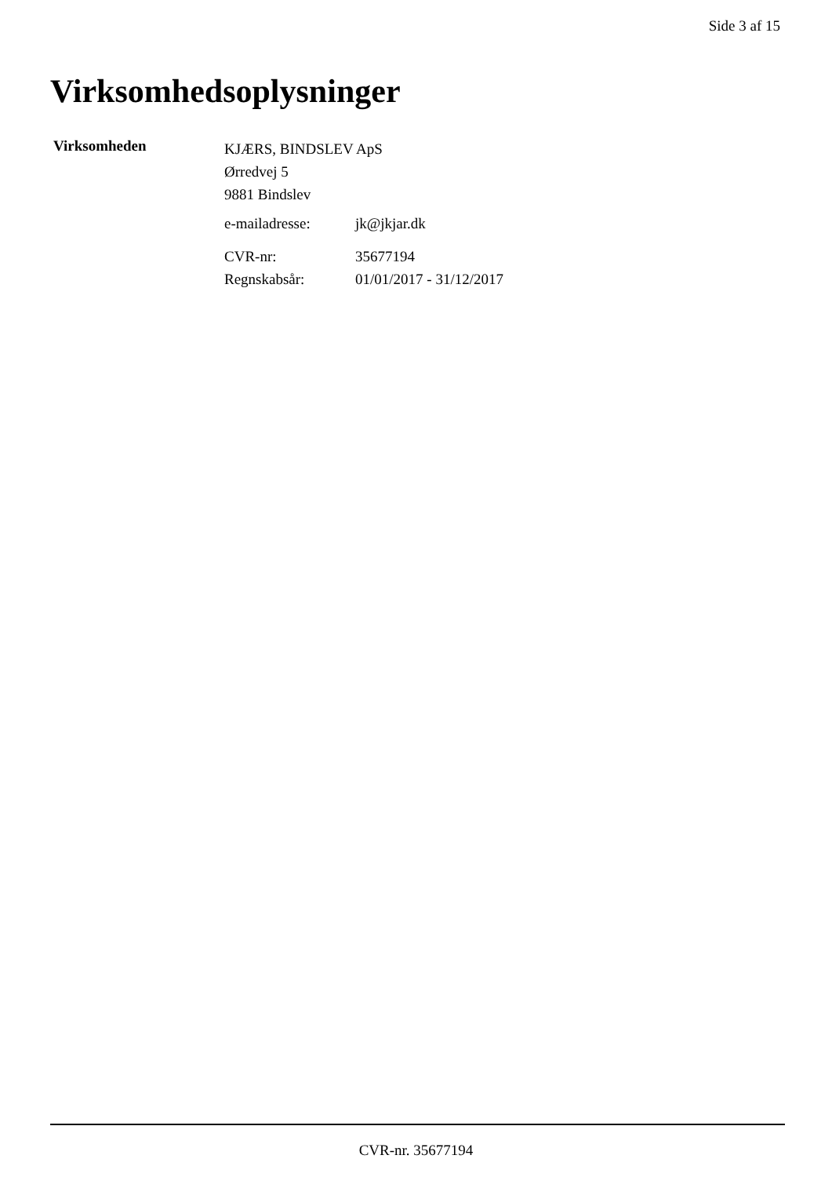Side 3 af 15
Virksomhedsoplysninger
Virksomheden
KJÆRS, BINDSLEV ApS
Ørredvej 5
9881 Bindslev
e-mailadresse: jk@jkjar.dk
CVR-nr: 35677194
Regnskabsår: 01/01/2017 - 31/12/2017
CVR-nr. 35677194